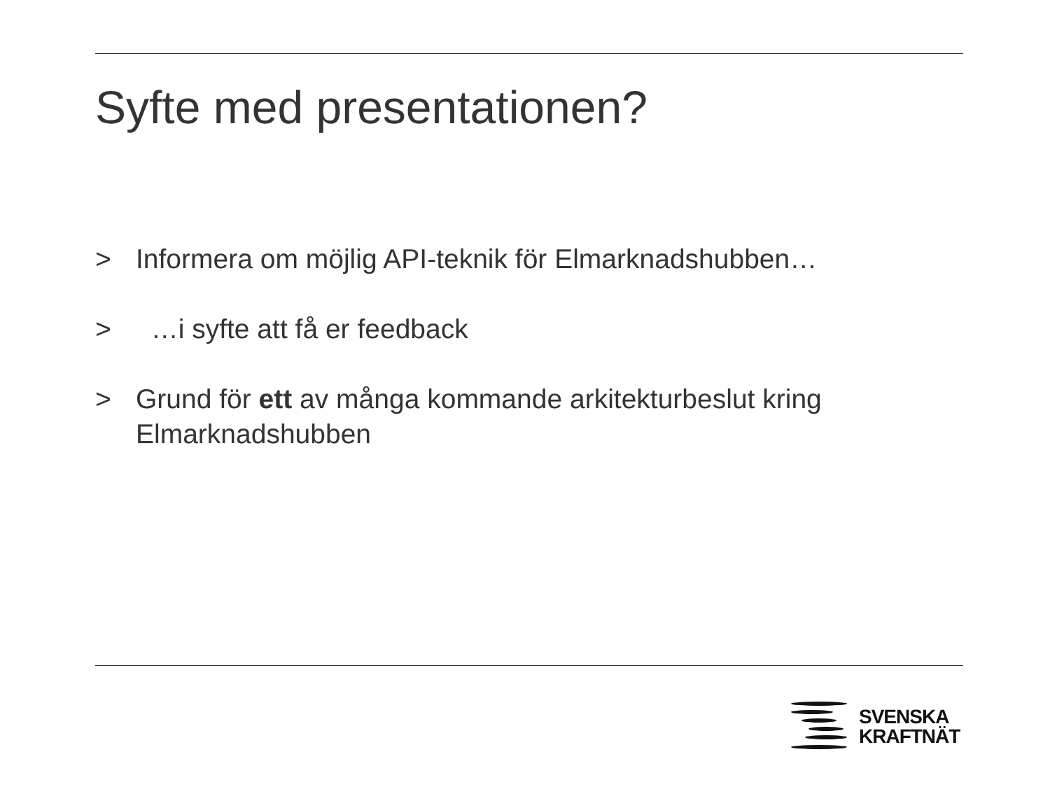Syfte med presentationen?
> Informera om möjlig API-teknik för Elmarknadshubben…
> …i syfte att få er feedback
> Grund för ett av många kommande arkitekturbeslut kring Elmarknadshubben
SVENSKA
KRAFTNÄT